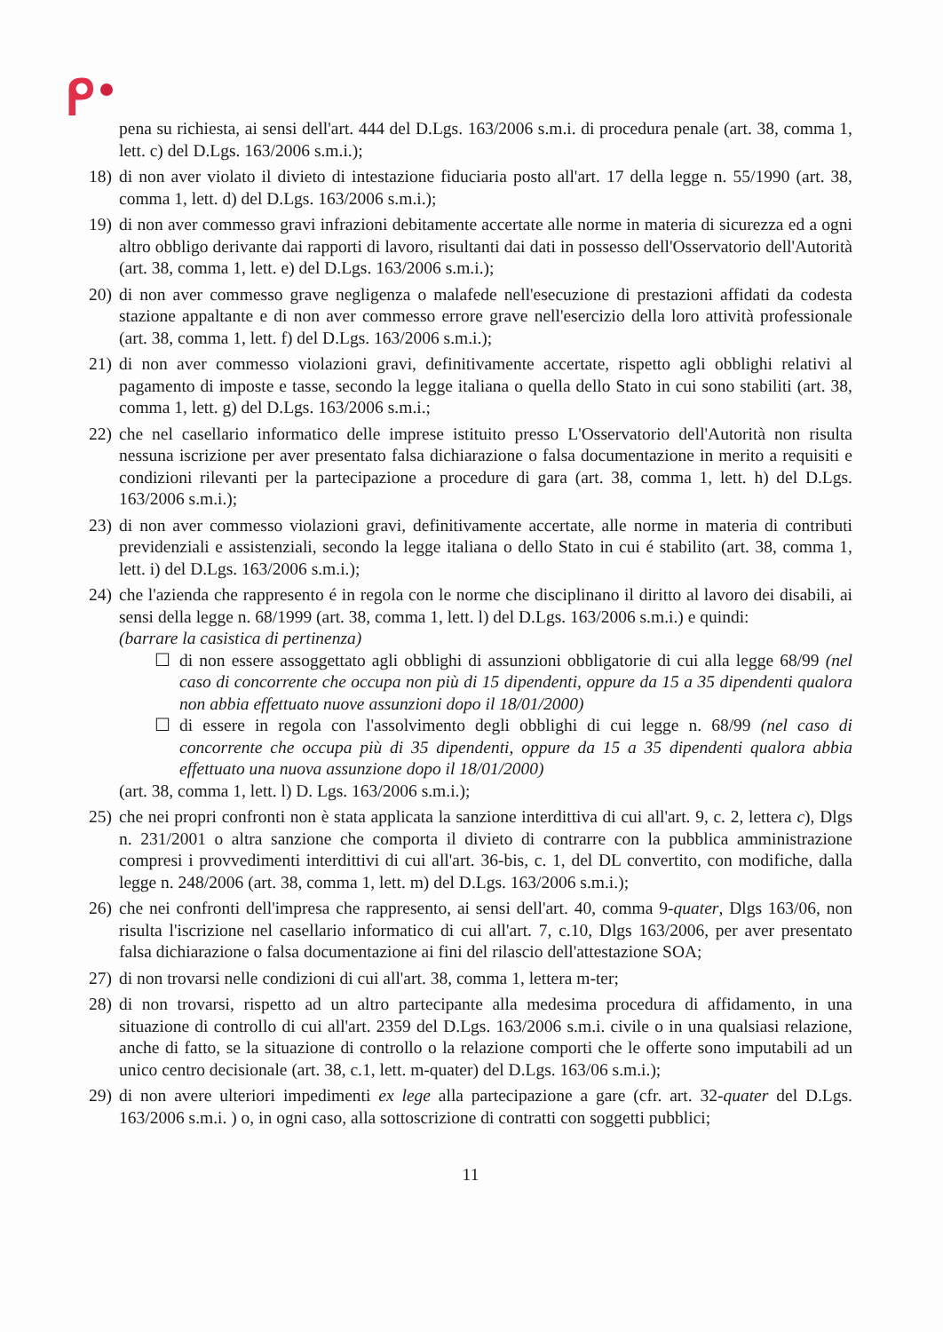pena su richiesta, ai sensi dell'art. 444 del D.Lgs. 163/2006 s.m.i. di procedura penale (art. 38, comma 1, lett. c) del D.Lgs. 163/2006 s.m.i.);
18)
di non aver violato il divieto di intestazione fiduciaria posto all'art. 17 della legge n. 55/1990 (art. 38, comma 1, lett. d) del D.Lgs. 163/2006 s.m.i.);
19)
di non aver commesso gravi infrazioni debitamente accertate alle norme in materia di sicurezza ed a ogni altro obbligo derivante dai rapporti di lavoro, risultanti dai dati in possesso dell'Osservatorio dell'Autorità (art. 38, comma 1, lett. e) del D.Lgs. 163/2006 s.m.i.);
20)
di non aver commesso grave negligenza o malafede nell'esecuzione di prestazioni affidati da codesta stazione appaltante e di non aver commesso errore grave nell'esercizio della loro attività professionale (art. 38, comma 1, lett. f) del D.Lgs. 163/2006 s.m.i.);
21)
di non aver commesso violazioni gravi, definitivamente accertate, rispetto agli obblighi relativi al pagamento di imposte e tasse, secondo la legge italiana o quella dello Stato in cui sono stabiliti (art. 38, comma 1, lett. g) del D.Lgs. 163/2006 s.m.i.;
22)
che nel casellario informatico delle imprese istituito presso L'Osservatorio dell'Autorità non risulta nessuna iscrizione per aver presentato falsa dichiarazione o falsa documentazione in merito a requisiti e condizioni rilevanti per la partecipazione a procedure di gara (art. 38, comma 1, lett. h) del D.Lgs. 163/2006 s.m.i.);
23)
di non aver commesso violazioni gravi, definitivamente accertate, alle norme in materia di contributi previdenziali e assistenziali, secondo la legge italiana o dello Stato in cui é stabilito (art. 38, comma 1, lett. i) del D.Lgs. 163/2006 s.m.i.);
24)
che l'azienda che rappresento é in regola con le norme che disciplinano il diritto al lavoro dei disabili, ai sensi della legge n. 68/1999 (art. 38, comma 1, lett. l) del D.Lgs. 163/2006 s.m.i.) e quindi:
(barrare la casistica di pertinenza)
☐ di non essere assoggettato agli obblighi di assunzioni obbligatorie di cui alla legge 68/99 (nel caso di concorrente che occupa non più di 15 dipendenti, oppure da 15 a 35 dipendenti qualora non abbia effettuato nuove assunzioni dopo il 18/01/2000)
☐ di essere in regola con l'assolvimento degli obblighi di cui legge n. 68/99 (nel caso di concorrente che occupa più di 35 dipendenti, oppure da 15 a 35 dipendenti qualora abbia effettuato una nuova assunzione dopo il 18/01/2000)
(art. 38, comma 1, lett. l) D. Lgs. 163/2006 s.m.i.);
25)
che nei propri confronti non è stata applicata la sanzione interdittiva di cui all'art. 9, c. 2, lettera c), Dlgs n. 231/2001 o altra sanzione che comporta il divieto di contrarre con la pubblica amministrazione compresi i provvedimenti interdittivi di cui all'art. 36-bis, c. 1, del DL convertito, con modifiche, dalla legge n. 248/2006 (art. 38, comma 1, lett. m) del D.Lgs. 163/2006 s.m.i.);
26)
che nei confronti dell'impresa che rappresento, ai sensi dell'art. 40, comma 9-quater, Dlgs 163/06, non risulta l'iscrizione nel casellario informatico di cui all'art. 7, c.10, Dlgs 163/2006, per aver presentato falsa dichiarazione o falsa documentazione ai fini del rilascio dell'attestazione SOA;
27)
di non trovarsi nelle condizioni di cui all'art. 38, comma 1, lettera m-ter;
28)
di non trovarsi, rispetto ad un altro partecipante alla medesima procedura di affidamento, in una situazione di controllo di cui all'art. 2359 del D.Lgs. 163/2006 s.m.i. civile o in una qualsiasi relazione, anche di fatto, se la situazione di controllo o la relazione comporti che le offerte sono imputabili ad un unico centro decisionale (art. 38, c.1, lett. m-quater) del D.Lgs. 163/06 s.m.i.);
29)
di non avere ulteriori impedimenti ex lege alla partecipazione a gare (cfr. art. 32-quater del D.Lgs. 163/2006 s.m.i. ) o, in ogni caso, alla sottoscrizione di contratti con soggetti pubblici;
11